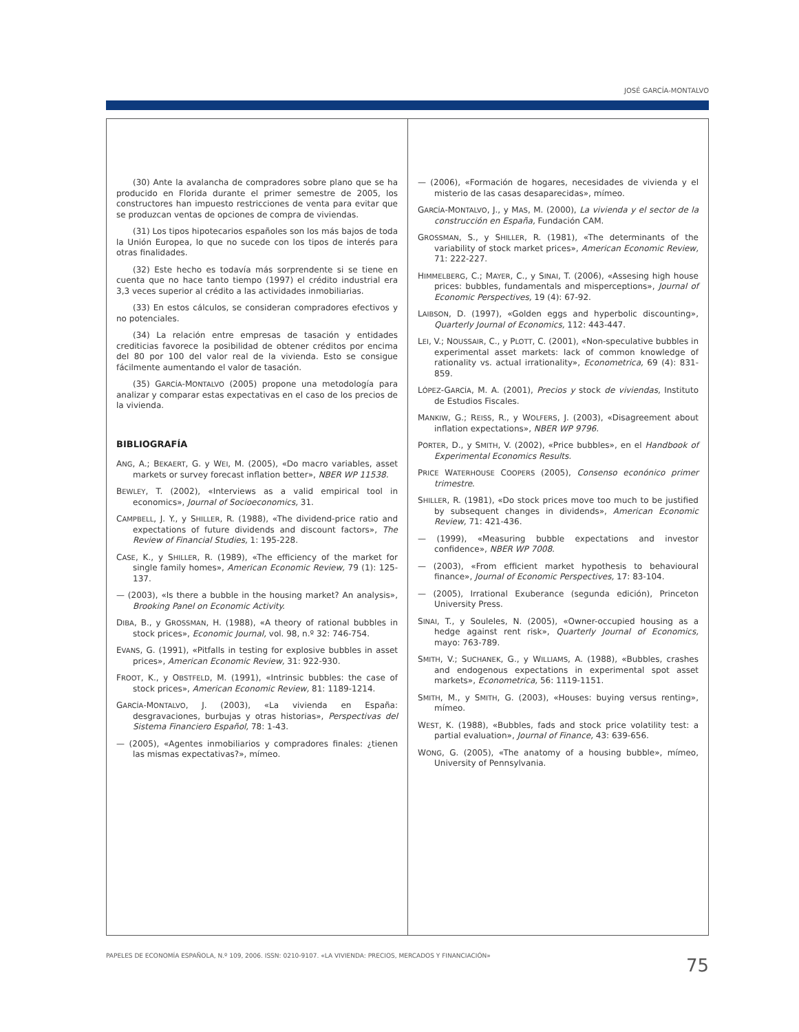JOSÉ GARCÍA-MONTALVO
(30) Ante la avalancha de compradores sobre plano que se ha producido en Florida durante el primer semestre de 2005, los constructores han impuesto restricciones de venta para evitar que se produzcan ventas de opciones de compra de viviendas.
(31) Los tipos hipotecarios españoles son los más bajos de toda la Unión Europea, lo que no sucede con los tipos de interés para otras finalidades.
(32) Este hecho es todavía más sorprendente si se tiene en cuenta que no hace tanto tiempo (1997) el crédito industrial era 3,3 veces superior al crédito a las actividades inmobiliarias.
(33) En estos cálculos, se consideran compradores efectivos y no potenciales.
(34) La relación entre empresas de tasación y entidades crediticias favorece la posibilidad de obtener créditos por encima del 80 por 100 del valor real de la vivienda. Esto se consigue fácilmente aumentando el valor de tasación.
(35) GARCÍA-MONTALVO (2005) propone una metodología para analizar y comparar estas expectativas en el caso de los precios de la vivienda.
BIBLIOGRAFÍA
ANG, A.; BEKAERT, G. y WEI, M. (2005), «Do macro variables, asset markets or survey forecast inflation better», NBER WP 11538.
BEWLEY, T. (2002), «Interviews as a valid empirical tool in economics», Journal of Socioeconomics, 31.
CAMPBELL, J. Y., y SHILLER, R. (1988), «The dividend-price ratio and expectations of future dividends and discount factors», The Review of Financial Studies, 1: 195-228.
CASE, K., y SHILLER, R. (1989), «The efficiency of the market for single family homes», American Economic Review, 79 (1): 125-137.
— (2003), «Is there a bubble in the housing market? An analysis», Brooking Panel on Economic Activity.
DIBA, B., y GROSSMAN, H. (1988), «A theory of rational bubbles in stock prices», Economic Journal, vol. 98, n.º 32: 746-754.
EVANS, G. (1991), «Pitfalls in testing for explosive bubbles in asset prices», American Economic Review, 31: 922-930.
FROOT, K., y OBSTFELD, M. (1991), «Intrinsic bubbles: the case of stock prices», American Economic Review, 81: 1189-1214.
GARCÍA-MONTALVO, J. (2003), «La vivienda en España: desgravaciones, burbujas y otras historias», Perspectivas del Sistema Financiero Español, 78: 1-43.
— (2005), «Agentes inmobiliarios y compradores finales: ¿tienen las mismas expectativas?», mímeo.
— (2006), «Formación de hogares, necesidades de vivienda y el misterio de las casas desaparecidas», mímeo.
GARCÍA-MONTALVO, J., y MAS, M. (2000), La vivienda y el sector de la construcción en España, Fundación CAM.
GROSSMAN, S., y SHILLER, R. (1981), «The determinants of the variability of stock market prices», American Economic Review, 71: 222-227.
HIMMELBERG, C.; MAYER, C., y SINAI, T. (2006), «Assesing high house prices: bubbles, fundamentals and misperceptions», Journal of Economic Perspectives, 19 (4): 67-92.
LAIBSON, D. (1997), «Golden eggs and hyperbolic discounting», Quarterly Journal of Economics, 112: 443-447.
LEI, V.; NOUSSAIR, C., y PLOTT, C. (2001), «Non-speculative bubbles in experimental asset markets: lack of common knowledge of rationality vs. actual irrationality», Econometrica, 69 (4): 831-859.
LÓPEZ-GARCÍA, M. A. (2001), Precios y stock de viviendas, Instituto de Estudios Fiscales.
MANKIW, G.; REISS, R., y WOLFERS, J. (2003), «Disagreement about inflation expectations», NBER WP 9796.
PORTER, D., y SMITH, V. (2002), «Price bubbles», en el Handbook of Experimental Economics Results.
PRICE WATERHOUSE COOPERS (2005), Consenso econónico primer trimestre.
SHILLER, R. (1981), «Do stock prices move too much to be justified by subsequent changes in dividends», American Economic Review, 71: 421-436.
— (1999), «Measuring bubble expectations and investor confidence», NBER WP 7008.
— (2003), «From efficient market hypothesis to behavioural finance», Journal of Economic Perspectives, 17: 83-104.
— (2005), Irrational Exuberance (segunda edición), Princeton University Press.
SINAI, T., y Souleles, N. (2005), «Owner-occupied housing as a hedge against rent risk», Quarterly Journal of Economics, mayo: 763-789.
SMITH, V.; SUCHANEK, G., y WILLIAMS, A. (1988), «Bubbles, crashes and endogenous expectations in experimental spot asset markets», Econometrica, 56: 1119-1151.
SMITH, M., y SMITH, G. (2003), «Houses: buying versus renting», mímeo.
WEST, K. (1988), «Bubbles, fads and stock price volatility test: a partial evaluation», Journal of Finance, 43: 639-656.
WONG, G. (2005), «The anatomy of a housing bubble», mímeo, University of Pennsylvania.
PAPELES DE ECONOMÍA ESPAÑOLA, N.º 109, 2006. ISSN: 0210-9107. «LA VIVIENDA: PRECIOS, MERCADOS Y FINANCIACIÓN» 75